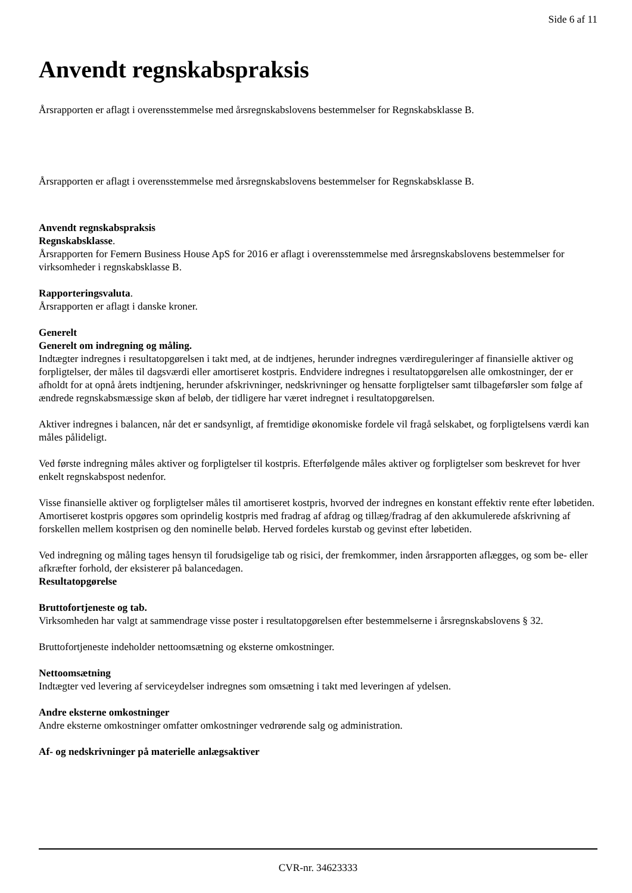Side 6 af 11
Anvendt regnskabspraksis
Årsrapporten er aflagt i overensstemmelse med årsregnskabslovens bestemmelser for Regnskabsklasse B.
Årsrapporten er aflagt i overensstemmelse med årsregnskabslovens bestemmelser for Regnskabsklasse B.
Anvendt regnskabspraksis
Regnskabsklasse.
Årsrapporten for Femern Business House ApS for 2016 er aflagt i overensstemmelse med årsregnskabslovens bestemmelser for virksomheder i regnskabsklasse B.
Rapporteringsvaluta.
Årsrapporten er aflagt i danske kroner.
Generelt
Generelt om indregning og måling.
Indtægter indregnes i resultatopgørelsen i takt med, at de indtjenes, herunder indregnes værdireguleringer af finansielle aktiver og forpligtelser, der måles til dagsværdi eller amortiseret kostpris. Endvidere indregnes i resultatopgørelsen alle omkostninger, der er afholdt for at opnå årets indtjening, herunder afskrivninger, nedskrivninger og hensatte forpligtelser samt tilbageførsler som følge af ændrede regnskabsmæssige skøn af beløb, der tidligere har været indregnet i resultatopgørelsen.
Aktiver indregnes i balancen, når det er sandsynligt, af fremtidige økonomiske fordele vil fragå selskabet, og forpligtelsens værdi kan måles pålideligt.
Ved første indregning måles aktiver og forpligtelser til kostpris. Efterfølgende måles aktiver og forpligtelser som beskrevet for hver enkelt regnskabspost nedenfor.
Visse finansielle aktiver og forpligtelser måles til amortiseret kostpris, hvorved der indregnes en konstant effektiv rente efter løbetiden. Amortiseret kostpris opgøres som oprindelig kostpris med fradrag af afdrag og tillæg/fradrag af den akkumulerede afskrivning af forskellen mellem kostprisen og den nominelle beløb. Herved fordeles kurstab og gevinst efter løbetiden.
Ved indregning og måling tages hensyn til forudsigelige tab og risici, der fremkommer, inden årsrapporten aflægges, og som be- eller afkræfter forhold, der eksisterer på balancedagen.
Resultatopgørelse
Bruttofortjeneste og tab.
Virksomheden har valgt at sammendrage visse poster i resultatopgørelsen efter bestemmelserne i årsregnskabslovens § 32.
Bruttofortjeneste indeholder nettoomsætning og eksterne omkostninger.
Nettoomsætning
Indtægter ved levering af serviceydelser indregnes som omsætning i takt med leveringen af ydelsen.
Andre eksterne omkostninger
Andre eksterne omkostninger omfatter omkostninger vedrørende salg og administration.
Af- og nedskrivninger på materielle anlægsaktiver
CVR-nr. 34623333